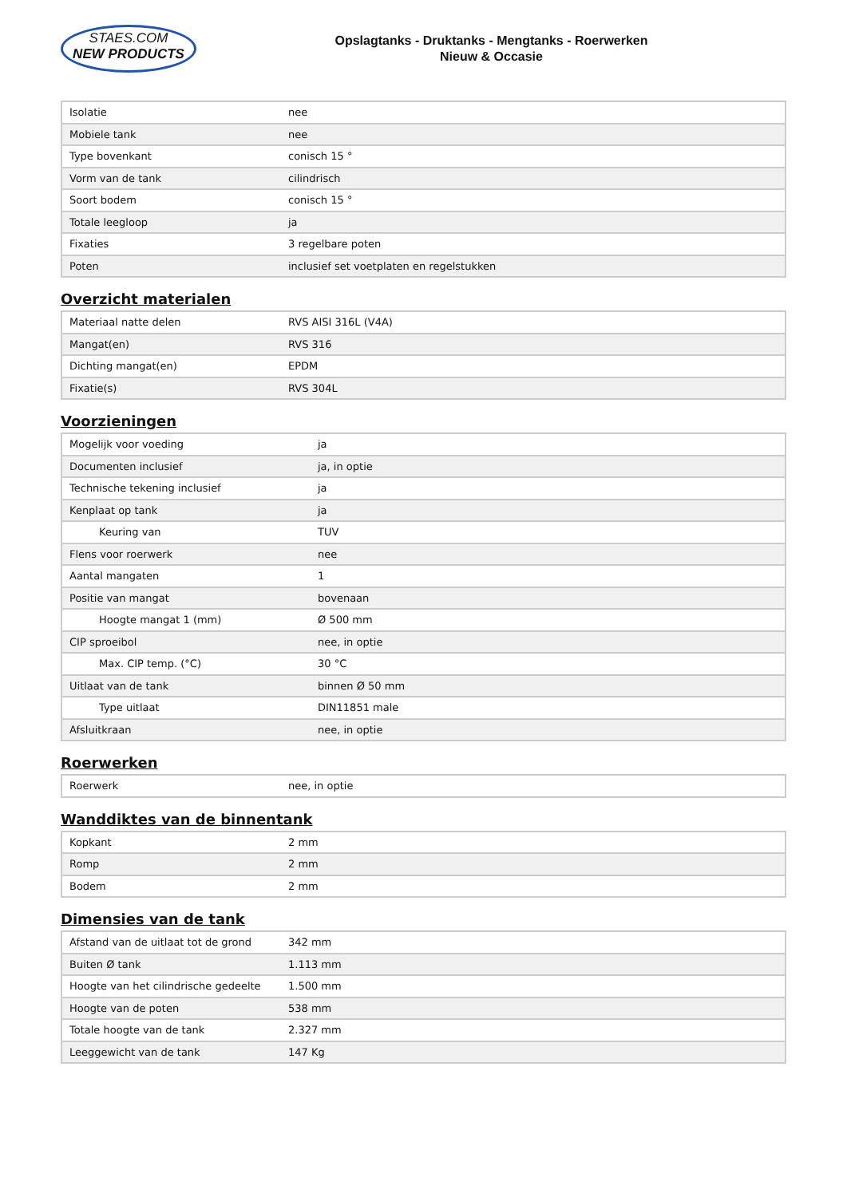STAES.COM
NEW PRODUCTS
Opslagtanks - Druktanks - Mengtanks - Roerwerken
Nieuw & Occasie
| Isolatie | nee |
| Mobiele tank | nee |
| Type bovenkant | conisch 15 ° |
| Vorm van de tank | cilindrisch |
| Soort bodem | conisch 15 ° |
| Totale leegloop | ja |
| Fixaties | 3 regelbare poten |
| Poten | inclusief set voetplaten en regelstukken |
Overzicht materialen
| Materiaal natte delen | RVS AISI 316L (V4A) |
| Mangat(en) | RVS 316 |
| Dichting mangat(en) | EPDM |
| Fixatie(s) | RVS 304L |
Voorzieningen
| Mogelijk voor voeding | ja |
| Documenten inclusief | ja, in optie |
| Technische tekening inclusief | ja |
| Kenplaat op tank | ja |
| Keuring van | TUV |
| Flens voor roerwerk | nee |
| Aantal mangaten | 1 |
| Positie van mangat | bovenaan |
| Hoogte mangat 1 (mm) | Ø 500 mm |
| CIP sproeibol | nee, in optie |
| Max. CIP temp. (°C) | 30 °C |
| Uitlaat van de tank | binnen Ø 50 mm |
| Type uitlaat | DIN11851 male |
| Afsluitkraan | nee, in optie |
Roerwerken
| Roerwerk | nee, in optie |
Wanddiktes van de binnentank
| Kopkant | 2 mm |
| Romp | 2 mm |
| Bodem | 2 mm |
Dimensies van de tank
| Afstand van de uitlaat tot de grond | 342 mm |
| Buiten Ø tank | 1.113 mm |
| Hoogte van het cilindrische gedeelte | 1.500 mm |
| Hoogte van de poten | 538 mm |
| Totale hoogte van de tank | 2.327 mm |
| Leeggewicht van de tank | 147 Kg |